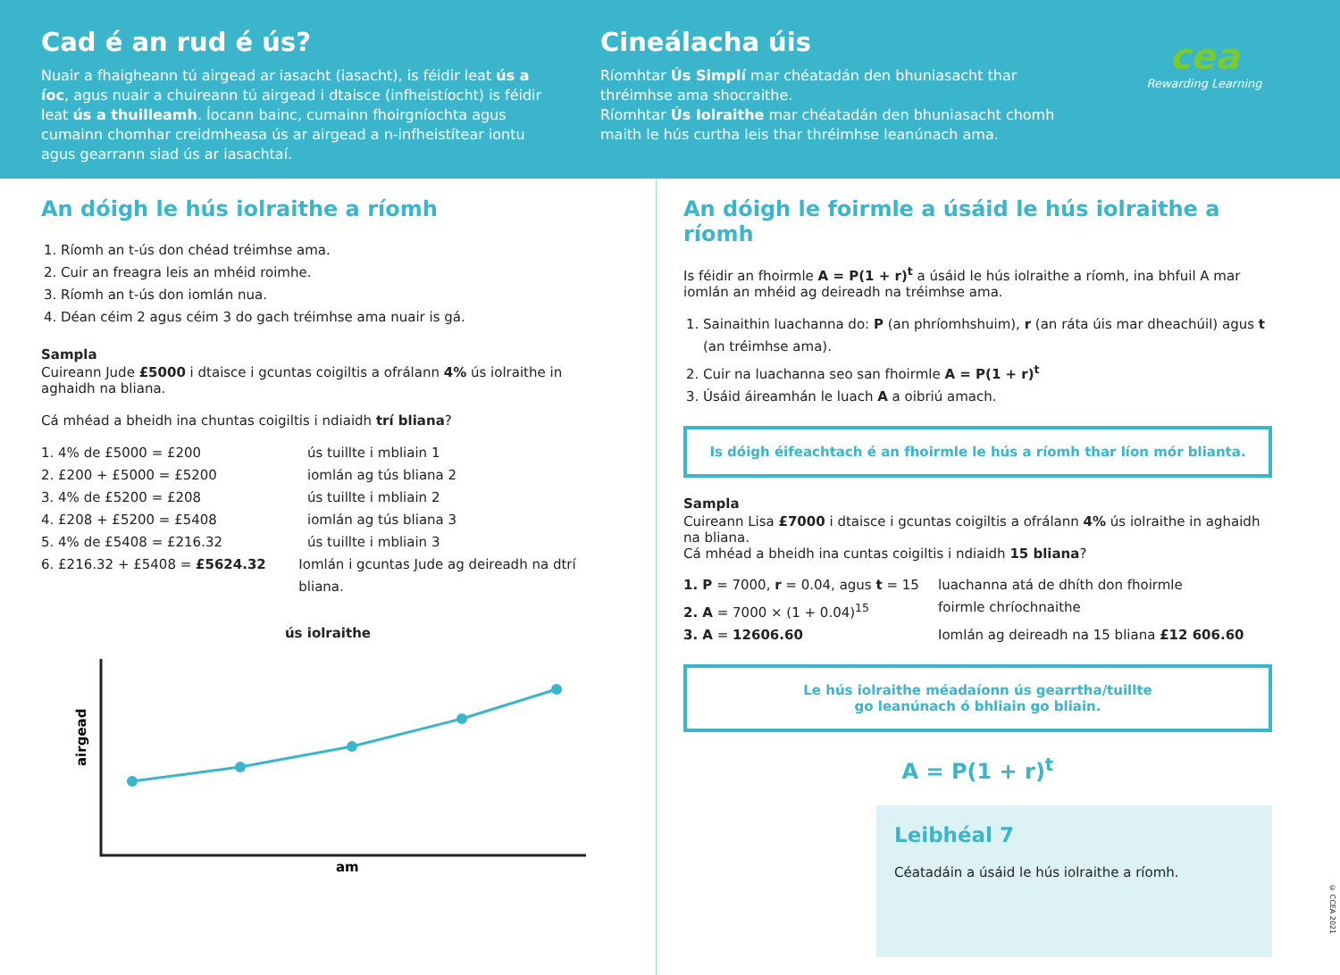Cad é an rud é ús?
Nuair a fhaigheann tú airgead ar iasacht (iasacht), is féidir leat ús a íoc, agus nuair a chuireann tú airgead i dtaisce (infheistíocht) is féidir leat ús a thuilleamh. Íocann bainc, cumainn fhoirgníochta agus cumainn chomhar creidmheasa ús ar airgead a n-infheistítear iontu agus gearrann siad ús ar iasachtaí.
Cineálacha úis
Ríomhtar Ús Simplí mar chéatadán den bhuniasacht thar thréimhse ama shocraithe.
Ríomhtar Ús Iolraithe mar chéatadán den bhuniasacht chomh maith le hús curtha leis thar thréimhse leanúnach ama.
cea
Rewarding Learning
An dóigh le hús iolraithe a ríomh
1. Ríomh an t-ús don chéad tréimhse ama.
2. Cuir an freagra leis an mhéid roimhe.
3. Ríomh an t-ús don iomlán nua.
4. Déan céim 2 agus céim 3 do gach tréimhse ama nuair is gá.
Sampla
Cuireann Jude £5000 i dtaisce i gcuntas coigiltis a ofrálann 4% ús iolraithe in aghaidh na bliana.
Cá mhéad a bheidh ina chuntas coigiltis i ndiaidh trí bliana?
1. 4% de £5000 = £200 ús tuillte i mbliain 1
2. £200 + £5000 = £5200 iomlán ag tús bliana 2
3. 4% de £5200 = £208 ús tuillte i mbliain 2
4. £208 + £5200 = £5408 iomlán ag tús bliana 3
5. 4% de £5408 = £216.32 ús tuillte i mbliain 3
6. £216.32 + £5408 = £5624.32 Iomlán i gcuntas Jude ag deireadh na dtrí bliana.
ús iolraithe
airgead
am
An dóigh le foirmle a úsáid le hús iolraithe a ríomh
Is féidir an fhoirmle A = P(1 + r)<sup>t</sup> a úsáid le hús iolraithe a ríomh, ina bhfuil A mar iomlán an mhéid ag deireadh na tréimhse ama.
1. Sainaithin luachanna do: P (an phríomhshuim), r (an ráta úis mar dheachúil) agus t (an tréimhse ama).
2. Cuir na luachanna seo san fhoirmle A = P(1 + r)<sup>t</sup>
3. Úsáid áireamhán le luach A a oibriú amach.
Is dóigh éifeachtach é an fhoirmle le hús a ríomh thar líon mór blianta.
Sampla
Cuireann Lisa £7000 i dtaisce i gcuntas coigiltis a ofrálann 4% ús iolraithe in aghaidh na bliana.
Cá mhéad a bheidh ina cuntas coigiltis i ndiaidh 15 bliana?
1. P = 7000, r = 0.04, agus t = 15 luachanna atá de dhíth don fhoirmle
2. A = 7000 × (1 + 0.04)<sup>15</sup> foirmle chríochnaithe
3. A = 12606.60 Iomlán ag deireadh na 15 bliana £12 606.60
Le hús iolraithe méadaíonn ús gearrtha/tuillte
go leanúnach ó bhliain go bliain.
A = P(1 + r)<sup>t</sup>
Leibhéal 7
Céatadáin a úsáid le hús iolraithe a ríomh.
© CCEA 2021